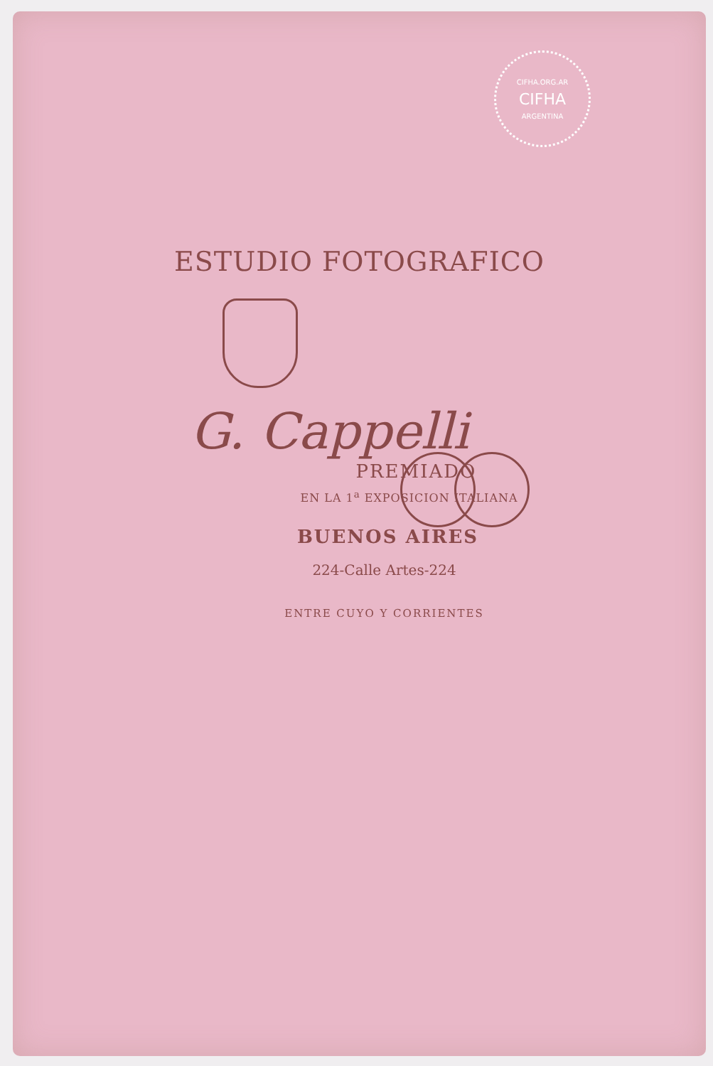CIFHA.ORG.AR
CIFHA
ARGENTINA
ESTUDIO FOTOGRAFICO
G. Cappelli
PREMIADO
EN LA 1<sup>a</sup> EXPOSICION ITALIANA
BUENOS AIRES
224-Calle Artes-224
ENTRE CUYO Y CORRIENTES